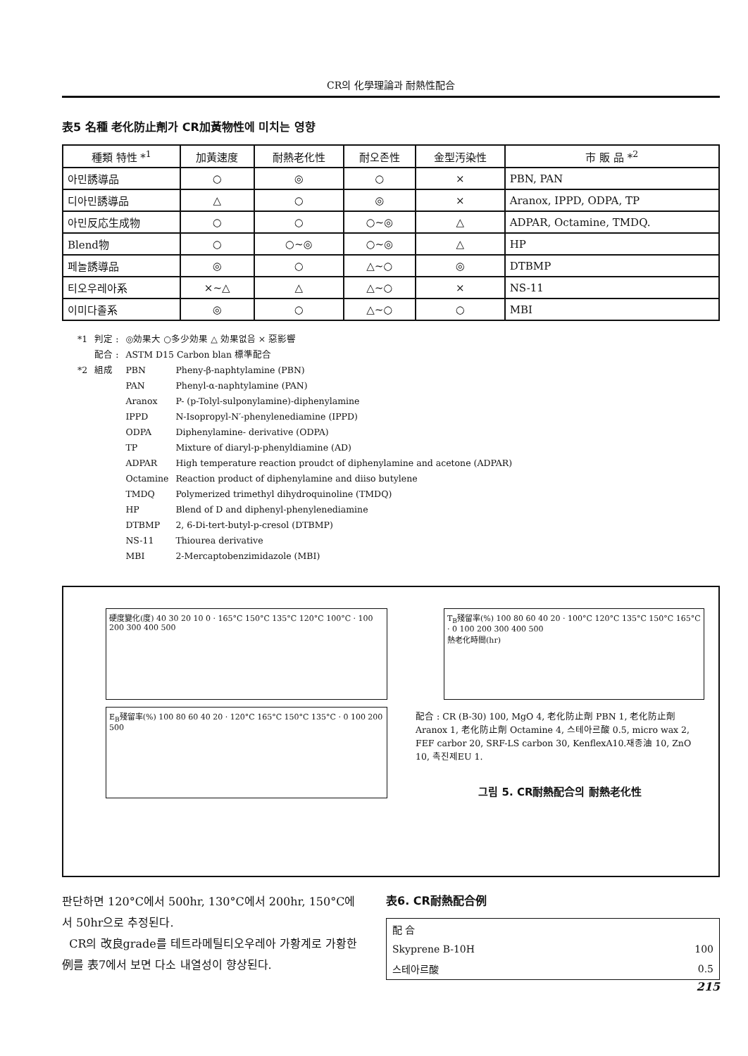CR의 化學理論과 耐熱性配合
表5 名種 老化防止劑가 CR加黃物性에 미치는 영향
| 種類 特性 *<sup>1</sup> | 加黃速度 | 耐熱老化性 | 耐오존性 | 金型汚染性 | 市 販 品 *<sup>2</sup> |
| --- | --- | --- | --- | --- | --- |
| 아민誘導品 | ○ | ◎ | ○ | × | PBN, PAN |
| 디아민誘導品 | △ | ○ | ◎ | × | Aranox, IPPD, ODPA, TP |
| 아민反応生成物 | ○ | ○ | ○~◎ | △ | ADPAR, Octamine, TMDQ. |
| Blend物 | ○ | ○~◎ | ○~◎ | △ | HP |
| 페놀誘導品 | ◎ | ○ | △~○ | ◎ | DTBMP |
| 티오우레아系 | ×~△ | △ | △~○ | × | NS-11 |
| 이미다졸系 | ◎ | ○ | △~○ | ○ | MBI |
| *1 | 判定 : | ◎効果大 ○多少効果 △ 効果없음 × 惡影響 | |
| | 配合 : | ASTM D15 Carbon blan 標準配合 | |
| *2 | 組成 | PBN | Pheny-β-naphtylamine (PBN) |
| | | PAN | Phenyl-α-naphtylamine (PAN) |
| | | Aranox | P- (p-Tolyl-sulponylamine)-diphenylamine |
| | | IPPD | N-Isopropyl-N′-phenylenediamine (IPPD) |
| | | ODPA | Diphenylamine- derivative (ODPA) |
| | | TP | Mixture of diaryl-p-phenyldiamine (AD) |
| | | ADPAR | High temperature reaction proudct of diphenylamine and acetone (ADPAR) |
| | | Octamine | Reaction product of diphenylamine and diiso butylene |
| | | TMDQ | Polymerized trimethyl dihydroquinoline (TMDQ) |
| | | HP | Blend of D and diphenyl-phenylenediamine |
| | | DTBMP | 2, 6-Di-tert-butyl-p-cresol (DTBMP) |
| | | NS-11 | Thiourea derivative |
| | | MBI | 2-Mercaptobenzimidazole (MBI) |
硬度變化(度) 40 30 20 10 0 · 165°C 150°C 135°C 120°C 100°C · 100 200 300 400 500
E<sub>B</sub>殘留率(%) 100 80 60 40 20 · 120°C 165°C 150°C 135°C · 0 100 200 500
T<sub>B</sub>殘留率(%) 100 80 60 40 20 · 100°C 120°C 135°C 150°C 165°C · 0 100 200 300 400 500
熱老化時間(hr)
配合 : CR (B-30) 100, MgO 4, 老化防止劑 PBN 1, 老化防止劑 Aranox 1, 老化防止劑 Octamine 4, 스테아르酸 0.5, micro wax 2, FEF carbor 20, SRF-LS carbon 30, KenflexA10.재종油 10, ZnO 10, 촉진제EU 1.
그림 5. CR耐熱配合의 耐熱老化性
판단하면 120°C에서 500hr, 130°C에서 200hr, 150°C에서 50hr으로 추정된다.
CR의 改良grade를 테트라메틸티오우레아 가황계로 가황한 例를 表7에서 보면 다소 내열성이 향상된다.
表6. CR耐熱配合例
| 配 合 | |
| Skyprene B-10H | 100 |
| 스테아르酸 | 0.5 |
215